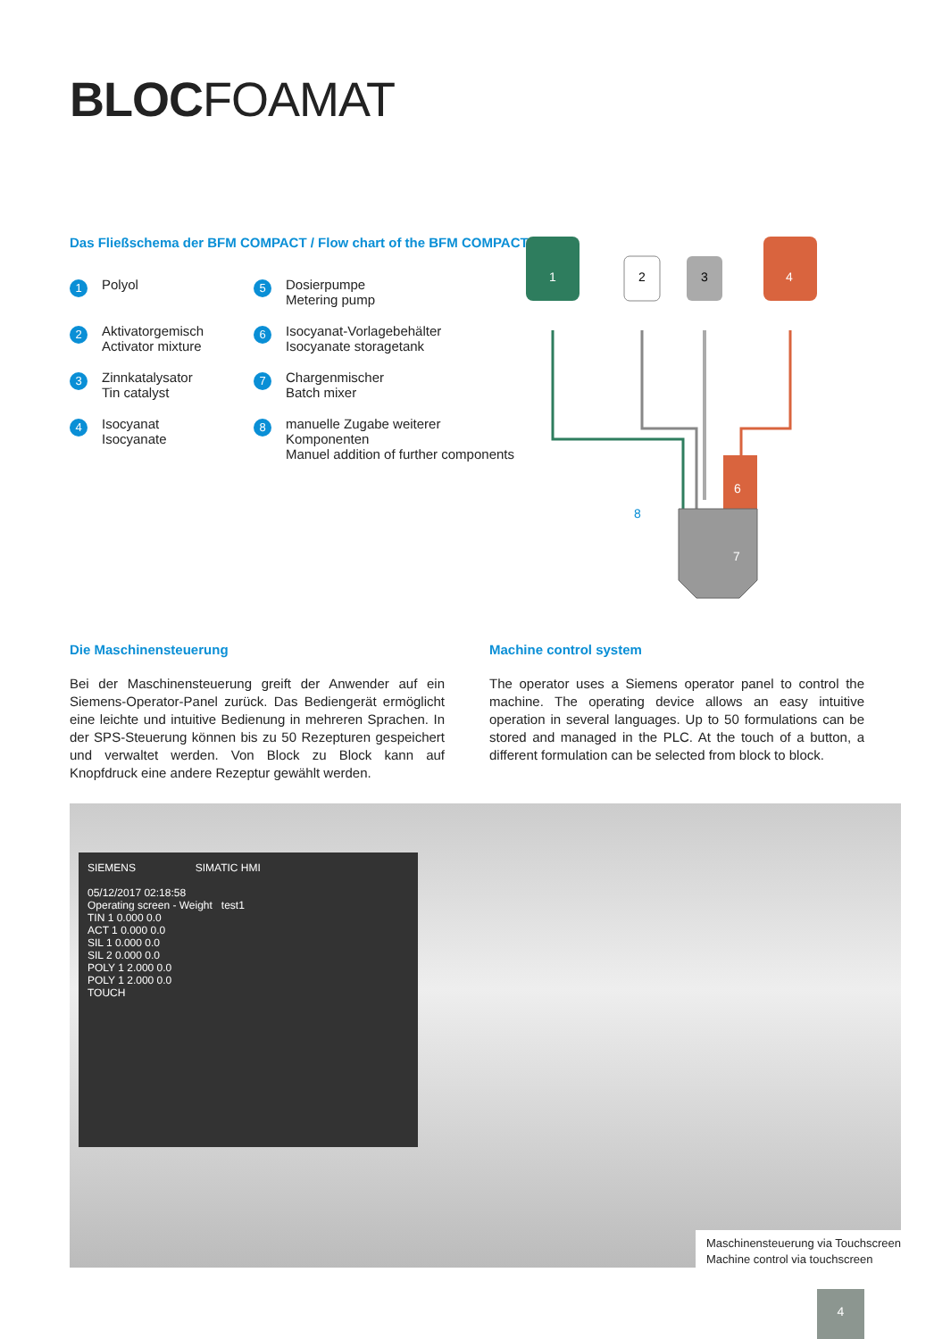BLOCFOAMAT
Das Fließschema der BFM COMPACT / Flow chart of the BFM COMPACT
1 Polyol
5 Dosierpumpe
Metering pump
2 Aktivatorgemisch
Activator mixture
6 Isocyanat-Vorlagebehälter
Isocyanate storagetank
3 Zinnkatalysator
Tin catalyst
7 Chargenmischer
Batch mixer
4 Isocyanat
Isocyanate
8 manuelle Zugabe weiterer Komponenten
Manuel addition of further components
1
2
3
4
6
7
8
Die Maschinensteuerung
Bei der Maschinensteuerung greift der Anwender auf ein Siemens-Operator-Panel zurück. Das Bediengerät ermöglicht eine leichte und intuitive Bedienung in mehreren Sprachen. In der SPS-Steuerung können bis zu 50 Rezepturen gespeichert und verwaltet werden. Von Block zu Block kann auf Knopfdruck eine andere Rezeptur gewählt werden.
Machine control system
The operator uses a Siemens operator panel to control the machine. The operating device allows an easy intuitive operation in several languages. Up to 50 formulations can be stored and managed in the PLC. At the touch of a button, a different formulation can be selected from block to block.
SIEMENS SIMATIC HMI
05/12/2017 02:18:58
Operating screen - Weight test1
TIN 1 0.000 0.0
ACT 1 0.000 0.0
SIL 1 0.000 0.0
SIL 2 0.000 0.0
POLY 1 2.000 0.0
POLY 1 2.000 0.0
TOUCH
Maschinensteuerung via Touchscreen
Machine control via touchscreen
4